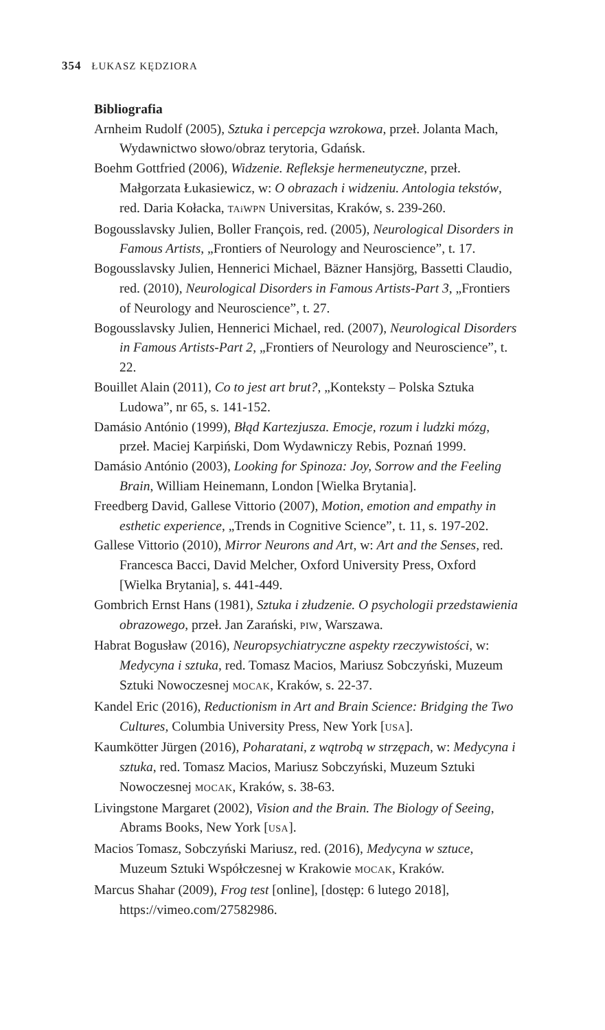354 ŁUKASZ KĘDZIORA
Bibliografia
Arnheim Rudolf (2005), Sztuka i percepcja wzrokowa, przeł. Jolanta Mach, Wydawnictwo słowo/obraz terytoria, Gdańsk.
Boehm Gottfried (2006), Widzenie. Refleksje hermeneutyczne, przeł. Małgorzata Łukasiewicz, w: O obrazach i widzeniu. Antologia tekstów, red. Daria Kołacka, TAiWPN Universitas, Kraków, s. 239-260.
Bogousslavsky Julien, Boller François, red. (2005), Neurological Disorders in Famous Artists, „Frontiers of Neurology and Neuroscience”, t. 17.
Bogousslavsky Julien, Hennerici Michael, Bäzner Hansjörg, Bassetti Claudio, red. (2010), Neurological Disorders in Famous Artists-Part 3, „Frontiers of Neurology and Neuroscience”, t. 27.
Bogousslavsky Julien, Hennerici Michael, red. (2007), Neurological Disorders in Famous Artists-Part 2, „Frontiers of Neurology and Neuroscience”, t. 22.
Bouillet Alain (2011), Co to jest art brut?, „Konteksty – Polska Sztuka Ludowa”, nr 65, s. 141-152.
Damásio António (1999), Błąd Kartezjusza. Emocje, rozum i ludzki mózg, przeł. Maciej Karpiński, Dom Wydawniczy Rebis, Poznań 1999.
Damásio António (2003), Looking for Spinoza: Joy, Sorrow and the Feeling Brain, William Heinemann, London [Wielka Brytania].
Freedberg David, Gallese Vittorio (2007), Motion, emotion and empathy in esthetic experience, „Trends in Cognitive Science”, t. 11, s. 197-202.
Gallese Vittorio (2010), Mirror Neurons and Art, w: Art and the Senses, red. Francesca Bacci, David Melcher, Oxford University Press, Oxford [Wielka Brytania], s. 441-449.
Gombrich Ernst Hans (1981), Sztuka i złudzenie. O psychologii przedstawienia obrazowego, przeł. Jan Zarański, PIW, Warszawa.
Habrat Bogusław (2016), Neuropsychiatryczne aspekty rzeczywistości, w: Medycyna i sztuka, red. Tomasz Macios, Mariusz Sobczyński, Muzeum Sztuki Nowoczesnej MOCAK, Kraków, s. 22-37.
Kandel Eric (2016), Reductionism in Art and Brain Science: Bridging the Two Cultures, Columbia University Press, New York [USA].
Kaumkötter Jürgen (2016), Poharatani, z wątrobą w strzępach, w: Medycyna i sztuka, red. Tomasz Macios, Mariusz Sobczyński, Muzeum Sztuki Nowoczesnej MOCAK, Kraków, s. 38-63.
Livingstone Margaret (2002), Vision and the Brain. The Biology of Seeing, Abrams Books, New York [USA].
Macios Tomasz, Sobczyński Mariusz, red. (2016), Medycyna w sztuce, Muzeum Sztuki Współczesnej w Krakowie MOCAK, Kraków.
Marcus Shahar (2009), Frog test [online], [dostęp: 6 lutego 2018], https://vimeo.com/27582986.